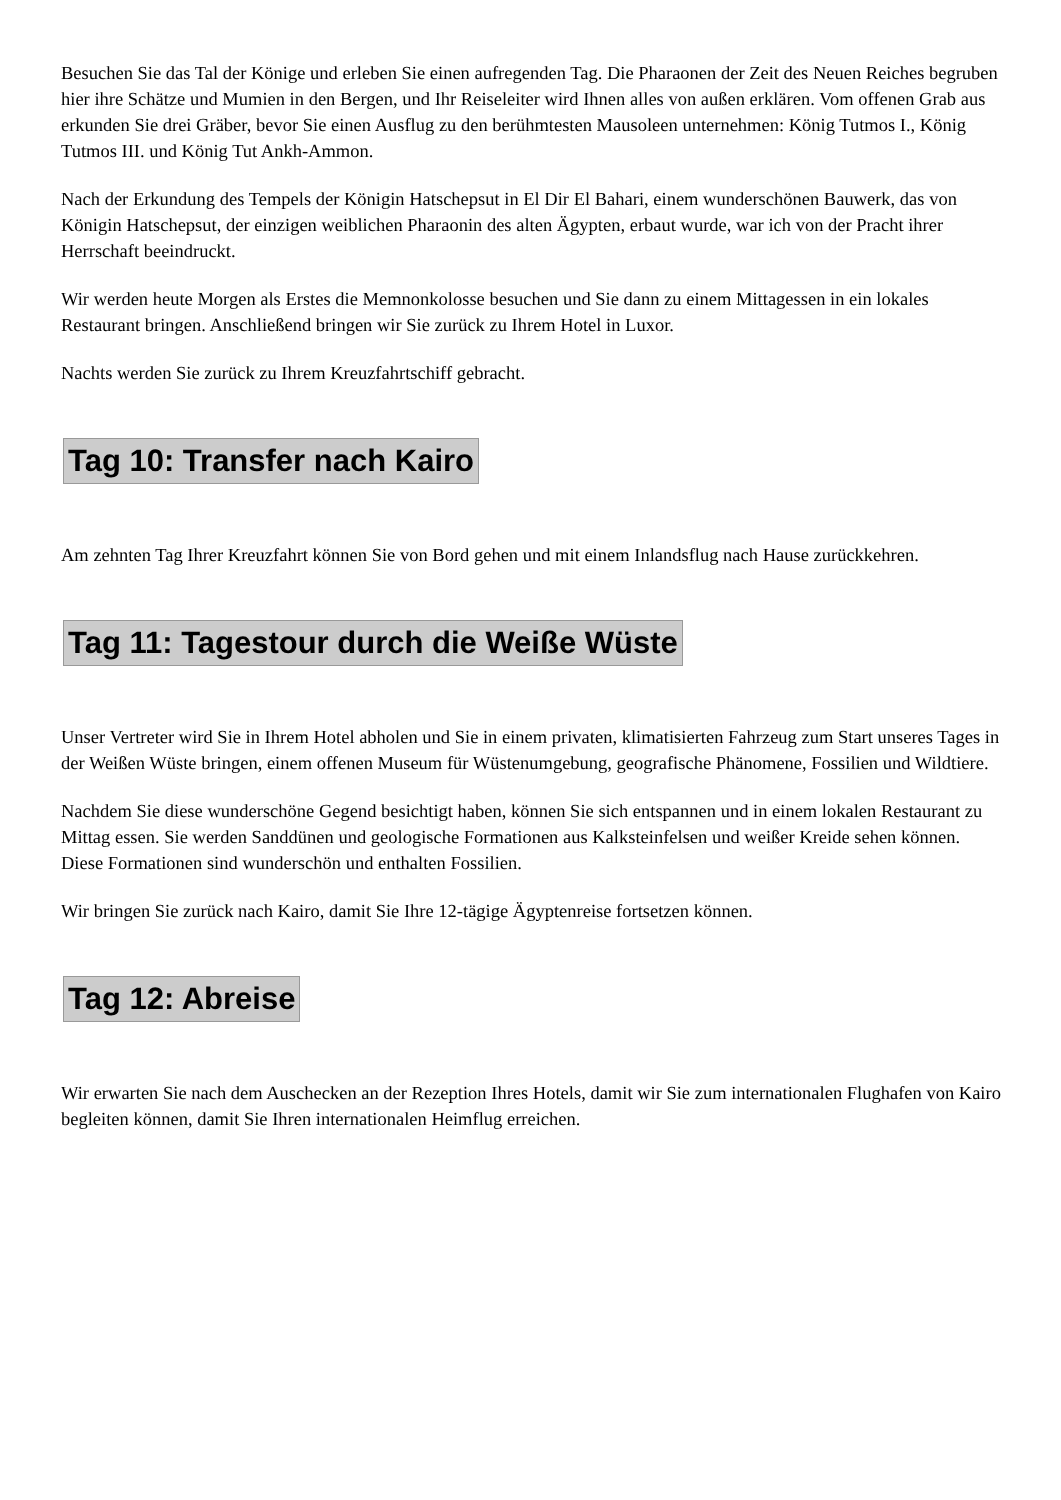Besuchen Sie das Tal der Könige und erleben Sie einen aufregenden Tag. Die Pharaonen der Zeit des Neuen Reiches begruben hier ihre Schätze und Mumien in den Bergen, und Ihr Reiseleiter wird Ihnen alles von außen erklären. Vom offenen Grab aus erkunden Sie drei Gräber, bevor Sie einen Ausflug zu den berühmtesten Mausoleen unternehmen: König Tutmos I., König Tutmos III. und König Tut Ankh-Ammon.
Nach der Erkundung des Tempels der Königin Hatschepsut in El Dir El Bahari, einem wunderschönen Bauwerk, das von Königin Hatschepsut, der einzigen weiblichen Pharaonin des alten Ägypten, erbaut wurde, war ich von der Pracht ihrer Herrschaft beeindruckt.
Wir werden heute Morgen als Erstes die Memnonkolosse besuchen und Sie dann zu einem Mittagessen in ein lokales Restaurant bringen. Anschließend bringen wir Sie zurück zu Ihrem Hotel in Luxor.
Nachts werden Sie zurück zu Ihrem Kreuzfahrtschiff gebracht.
Tag 10: Transfer nach Kairo
Am zehnten Tag Ihrer Kreuzfahrt können Sie von Bord gehen und mit einem Inlandsflug nach Hause zurückkehren.
Tag 11: Tagestour durch die Weiße Wüste
Unser Vertreter wird Sie in Ihrem Hotel abholen und Sie in einem privaten, klimatisierten Fahrzeug zum Start unseres Tages in der Weißen Wüste bringen, einem offenen Museum für Wüstenumgebung, geografische Phänomene, Fossilien und Wildtiere.
Nachdem Sie diese wunderschöne Gegend besichtigt haben, können Sie sich entspannen und in einem lokalen Restaurant zu Mittag essen. Sie werden Sanddünen und geologische Formationen aus Kalksteinfelsen und weißer Kreide sehen können. Diese Formationen sind wunderschön und enthalten Fossilien.
Wir bringen Sie zurück nach Kairo, damit Sie Ihre 12-tägige Ägyptenreise fortsetzen können.
Tag 12: Abreise
Wir erwarten Sie nach dem Auschecken an der Rezeption Ihres Hotels, damit wir Sie zum internationalen Flughafen von Kairo begleiten können, damit Sie Ihren internationalen Heimflug erreichen.